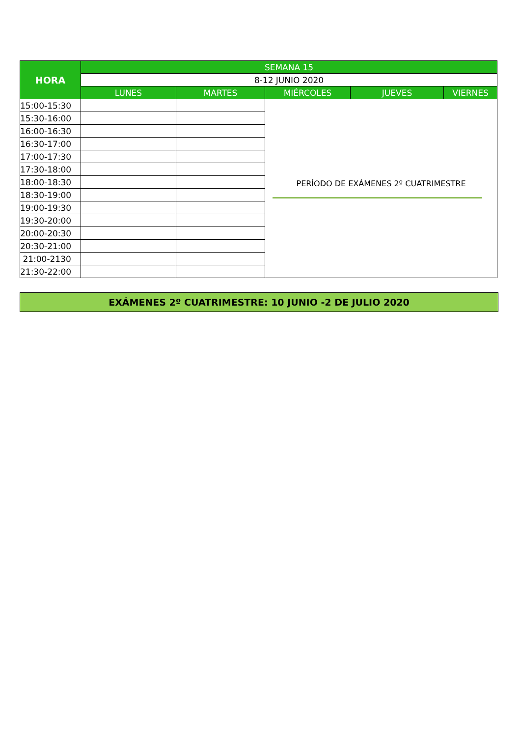| HORA | SEMANA 15 | | | | |
| --- | --- | --- | --- | --- | --- |
| | 8-12 JUNIO 2020 | | | | |
| | LUNES | MARTES | MIÉRCOLES | JUEVES | VIERNES |
| 15:00-15:30 | | | PERÍODO DE EXÁMENES 2º CUATRIMESTRE | | |
| 15:30-16:00 | | | | | |
| 16:00-16:30 | | | | | |
| 16:30-17:00 | | | | | |
| 17:00-17:30 | | | | | |
| 17:30-18:00 | | | | | |
| 18:00-18:30 | | | | | |
| 18:30-19:00 | | | | | |
| 19:00-19:30 | | | | | |
| 19:30-20:00 | | | | | |
| 20:00-20:30 | | | | | |
| 20:30-21:00 | | | | | |
| 21:00-2130 | | | | | |
| 21:30-22:00 | | | | | |
EXÁMENES 2º CUATRIMESTRE: 10 JUNIO -2 DE JULIO 2020